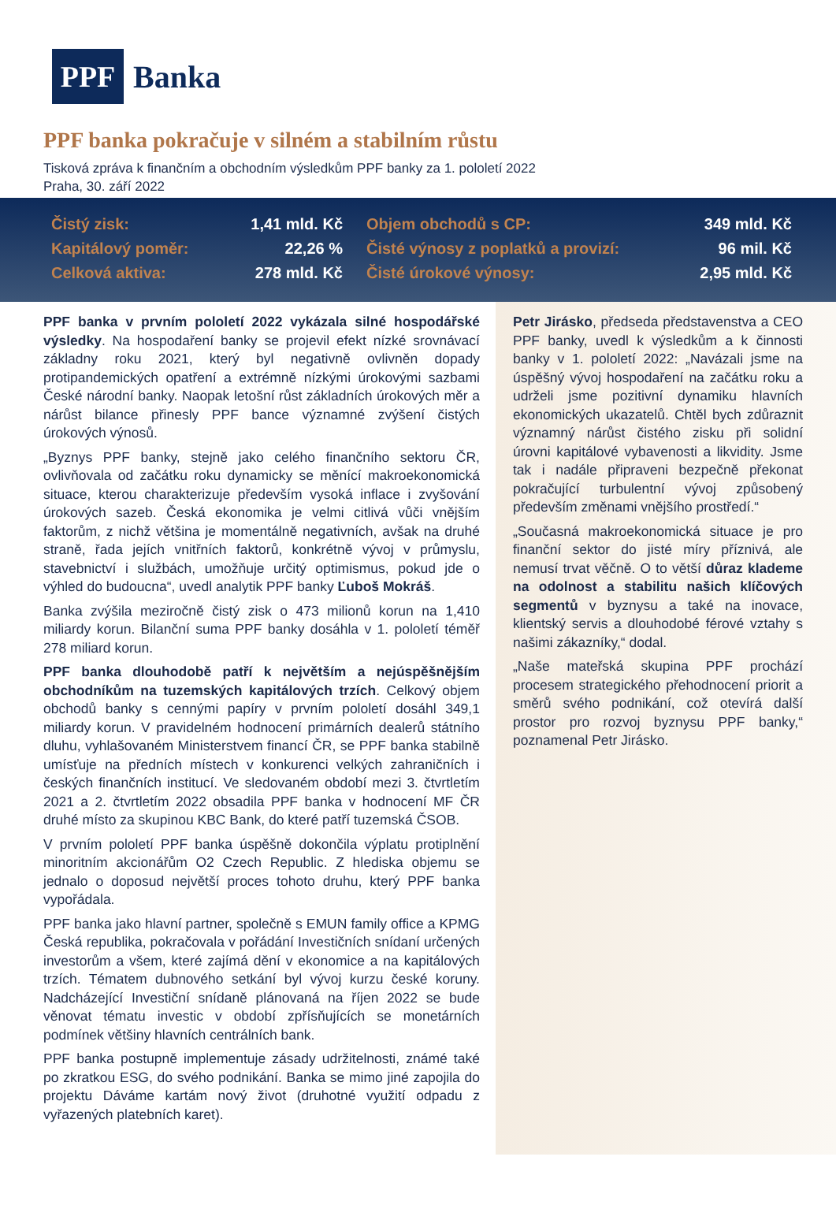PPF
Banka
PPF banka pokračuje v silném a stabilním růstu
Tisková zpráva k finančním a obchodním výsledkům PPF banky za 1. pololetí 2022
Praha, 30. září 2022
| Čistý zisk: | 1,41 mld. Kč | Objem obchodů s CP: | 349 mld. Kč |
| Kapitálový poměr: | 22,26 % | Čisté výnosy z poplatků a provizí: | 96 mil. Kč |
| Celková aktiva: | 278 mld. Kč | Čisté úrokové výnosy: | 2,95 mld. Kč |
PPF banka v prvním pololetí 2022 vykázala silné hospodářské výsledky. Na hospodaření banky se projevil efekt nízké srovnávací základny roku 2021, který byl negativně ovlivněn dopady protipandemických opatření a extrémně nízkými úrokovými sazbami České národní banky. Naopak letošní růst základních úrokových měr a nárůst bilance přinesly PPF bance významné zvýšení čistých úrokových výnosů.
„Byznys PPF banky, stejně jako celého finančního sektoru ČR, ovlivňovala od začátku roku dynamicky se měnící makroekonomická situace, kterou charakterizuje především vysoká inflace i zvyšování úrokových sazeb. Česká ekonomika je velmi citlivá vůči vnějším faktorům, z nichž většina je momentálně negativních, avšak na druhé straně, řada jejích vnitřních faktorů, konkrétně vývoj v průmyslu, stavebnictví i službách, umožňuje určitý optimismus, pokud jde o výhled do budoucna“, uvedl analytik PPF banky Ľuboš Mokráš.
Banka zvýšila meziročně čistý zisk o 473 milionů korun na 1,410 miliardy korun. Bilanční suma PPF banky dosáhla v 1. pololetí téměř 278 miliard korun.
PPF banka dlouhodobě patří k největším a nejúspěšnějším obchodníkům na tuzemských kapitálových trzích. Celkový objem obchodů banky s cennými papíry v prvním pololetí dosáhl 349,1 miliardy korun. V pravidelném hodnocení primárních dealerů státního dluhu, vyhlašovaném Ministerstvem financí ČR, se PPF banka stabilně umísťuje na předních místech v konkurenci velkých zahraničních i českých finančních institucí. Ve sledovaném období mezi 3. čtvrtletím 2021 a 2. čtvrtletím 2022 obsadila PPF banka v hodnocení MF ČR druhé místo za skupinou KBC Bank, do které patří tuzemská ČSOB.
V prvním pololetí PPF banka úspěšně dokončila výplatu protiplnění minoritním akcionářům O2 Czech Republic. Z hlediska objemu se jednalo o doposud největší proces tohoto druhu, který PPF banka vypořádala.
PPF banka jako hlavní partner, společně s EMUN family office a KPMG Česká republika, pokračovala v pořádání Investičních snídaní určených investorům a všem, které zajímá dění v ekonomice a na kapitálových trzích. Tématem dubnového setkání byl vývoj kurzu české koruny. Nadcházející Investiční snídaně plánovaná na říjen 2022 se bude věnovat tématu investic v období zpřísňujících se monetárních podmínek většiny hlavních centrálních bank.
PPF banka postupně implementuje zásady udržitelnosti, známé také po zkratkou ESG, do svého podnikání. Banka se mimo jiné zapojila do projektu Dáváme kartám nový život (druhotné využití odpadu z vyřazených platebních karet).
Petr Jirásko, předseda představenstva a CEO PPF banky, uvedl k výsledkům a k činnosti banky v 1. pololetí 2022: „Navázali jsme na úspěšný vývoj hospodaření na začátku roku a udrželi jsme pozitivní dynamiku hlavních ekonomických ukazatelů. Chtěl bych zdůraznit významný nárůst čistého zisku při solidní úrovni kapitálové vybavenosti a likvidity. Jsme tak i nadále připraveni bezpečně překonat pokračující turbulentní vývoj způsobený především změnami vnějšího prostředí.“
„Současná makroekonomická situace je pro finanční sektor do jisté míry příznivá, ale nemusí trvat věčně. O to větší důraz klademe na odolnost a stabilitu našich klíčových segmentů v byznysu a také na inovace, klientský servis a dlouhodobé férové vztahy s našimi zákazníky,“ dodal.
„Naše mateřská skupina PPF prochází procesem strategického přehodnocení priorit a směrů svého podnikání, což otevírá další prostor pro rozvoj byznysu PPF banky,“ poznamenal Petr Jirásko.